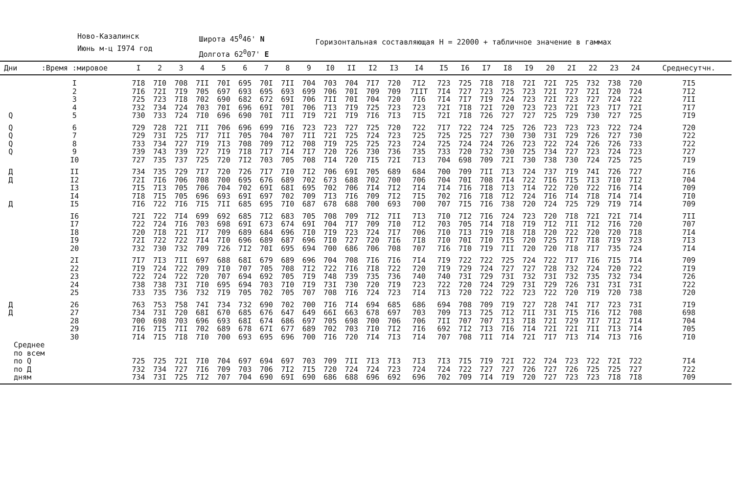Ново-Казалинск
Июнь м-ц I974 год
Широта 45<sup>0</sup>46' N
Долгота 62<sup>0</sup>07' E
Горизонтальная составляющая H = 22000 + табличное значение в гаммах
| Дни | :Время :мировое | I | 2 | 3 | 4 | 5 | 6 | 7 | 8 | 9 | I0 | II | I2 | I3 | I4 | I5 | I6 | I7 | I8 | I9 | 20 | 2I | 22 | 23 | 24 | Среднесутчн. |
| --- | --- | --- | --- | --- | --- | --- | --- | --- | --- | --- | --- | --- | --- | --- | --- | --- | --- | --- | --- | --- | --- | --- | --- | --- | --- | --- |
| Q | I 2 3 4 5 | 7I8 7I6 725 732 730 | 7I0 72I 723 734 733 | 708 7I9 7I8 724 724 | 7II 705 702 703 7I0 | 70I 697 690 70I 696 | 695 693 682 696 690 | 70I 695 672 69I 70I | 7II 693 69I 70I 7II | 704 699 706 706 7I9 | 703 706 7II 7I3 72I | 704 70I 70I 7I9 7I9 | 7I7 709 704 725 7I6 | 720 709 720 723 7I3 | 7I2 7IIT 7I6 723 7I5 | 723 7I4 7I4 72I 72I | 725 727 7I7 7I8 7I8 | 7I8 723 7I9 72I 726 | 7I8 725 724 720 727 | 72I 723 723 723 727 | 72I 72I 72I 723 725 | 725 727 723 72I 729 | 732 72I 727 723 730 | 738 720 724 7I7 727 | 720 724 722 72I 725 | 7I5 7I2 7II 7I7 7I9 |
| Q Q Q Q | 6 7 8 9 I0 | 729 729 733 739 727 | 728 73I 734 743 735 | 72I 725 727 739 737 | 7II 7I7 7I9 727 725 | 706 7II 7I3 7I9 720 | 696 705 708 7I8 7I2 | 699 704 709 7I7 703 | 7I6 707 7I2 7I4 705 | 723 7II 708 7I7 708 | 723 72I 7I9 720 7I4 | 727 725 725 726 720 | 725 724 725 730 7I5 | 720 723 723 736 72I | 722 725 724 735 7I3 | 7I7 725 725 733 704 | 722 725 724 720 698 | 724 727 724 732 709 | 725 730 726 730 72I | 726 730 723 725 730 | 723 73I 722 734 738 | 723 729 724 727 730 | 723 726 726 723 724 | 722 727 726 724 725 | 724 730 733 723 725 | 720 722 722 727 7I9 |
| Д Д Д | II I2 I3 I4 I5 | 734 72I 7I5 7I8 7I6 | 735 7I6 7I3 7I5 722 | 729 706 705 705 7I6 | 7I7 708 706 696 7I5 | 720 700 704 693 7II | 726 695 702 69I 685 | 7I7 676 69I 697 695 | 7I0 689 68I 702 7I0 | 7I2 702 695 709 687 | 706 673 702 7I3 678 | 69I 688 706 7I6 688 | 705 702 7I4 709 700 | 689 700 7I2 7I2 693 | 684 706 7I4 7I5 700 | 700 704 7I4 702 707 | 709 70I 7I6 7I6 7I5 | 7II 708 7I8 7I8 7I6 | 7I3 7I4 7I3 7I2 738 | 724 722 7I4 724 720 | 737 7I6 722 7I6 724 | 7I9 7I5 720 7I4 725 | 74I 7I3 722 7I8 729 | 726 7I0 7I6 7I4 7I9 | 727 7I2 7I4 7I4 7I4 | 7I6 704 709 7I0 709 |
| | I6 I7 I8 I9 20 | 72I 722 720 72I 732 | 722 724 7I8 722 730 | 7I4 7I6 72I 722 732 | 699 703 7I7 7I4 709 | 692 698 709 7I0 726 | 685 69I 689 696 7I2 | 7I2 673 684 689 70I | 683 674 696 687 695 | 705 69I 7I0 696 694 | 708 704 7I9 7I0 700 | 709 7I7 723 727 686 | 7I2 709 724 720 706 | 7II 7I0 7I7 7I6 708 | 7I3 7I2 706 7I8 707 | 7I0 703 7I0 7I0 7I6 | 7I2 705 7I3 70I 7I0 | 7I6 7I4 7I9 7I0 7I9 | 724 7I8 7I8 7I5 7II | 723 7I9 7I8 720 720 | 720 7I2 720 725 720 | 7I8 7II 722 7I7 7I8 | 72I 7I2 720 7I8 7I7 | 72I 7I6 720 7I9 735 | 7I4 720 7I8 723 724 | 7II 707 7I4 7I3 7I4 |
| | 2I 22 23 24 25 | 7I7 7I9 722 738 733 | 7I3 724 724 738 735 | 7II 722 722 73I 736 | 697 709 720 7I0 732 | 688 7I0 707 695 7I9 | 68I 707 694 694 705 | 679 705 692 703 702 | 689 708 705 7I0 705 | 696 7I2 7I9 7I9 707 | 704 722 748 73I 708 | 708 7I6 739 730 7I6 | 7I6 7I8 735 720 724 | 7I6 722 736 7I9 723 | 7I4 720 740 723 7I4 | 7I9 7I9 740 722 7I3 | 722 729 73I 720 720 | 722 724 729 724 722 | 725 727 73I 729 722 | 724 727 732 73I 723 | 722 728 73I 729 722 | 7I7 732 732 726 720 | 7I6 724 735 73I 7I9 | 7I5 720 732 73I 720 | 7I4 722 734 73I 738 | 709 7I9 726 722 720 |
| Д Д | 26 27 28 29 30 | 763 734 700 7I6 7I4 | 753 73I 698 7I5 7I5 | 758 720 703 7II 7I8 | 74I 68I 696 702 7I0 | 734 670 693 689 700 | 732 685 68I 678 693 | 690 676 674 67I 695 | 702 647 686 677 696 | 700 649 697 689 700 | 7I6 66I 705 702 7I6 | 7I4 663 698 703 720 | 694 678 700 7I0 7I4 | 685 697 706 7I2 7I3 | 686 703 706 7I6 7I4 | 694 709 7II 692 707 | 708 7I3 707 7I2 708 | 709 725 707 7I3 7II | 7I9 7I2 7I3 7I6 7I4 | 727 7II 7I8 7I4 72I | 728 73I 72I 72I 7I7 | 74I 7I5 729 72I 7I3 | 7I7 7I6 7I7 7II 7I4 | 723 7I2 7I2 7I3 7I3 | 73I 708 7I4 7I4 7I6 | 7I9 698 704 705 7I0 |
| Среднее по всем по Q по Д дням | | 725 732 734 | 725 734 73I | 72I 727 725 | 7I0 7I6 7I2 | 704 709 707 | 697 703 704 | 694 706 690 | 697 7I2 69I | 703 7I5 690 | 709 720 686 | 7II 724 688 | 7I3 724 696 | 7I3 723 692 | 7I3 724 696 | 7I3 724 702 | 7I5 722 709 | 7I9 727 7I4 | 72I 727 7I9 | 722 726 720 | 724 727 727 | 723 726 723 | 722 725 723 | 72I 725 7I8 | 722 727 7I8 | 7I4 722 709 |